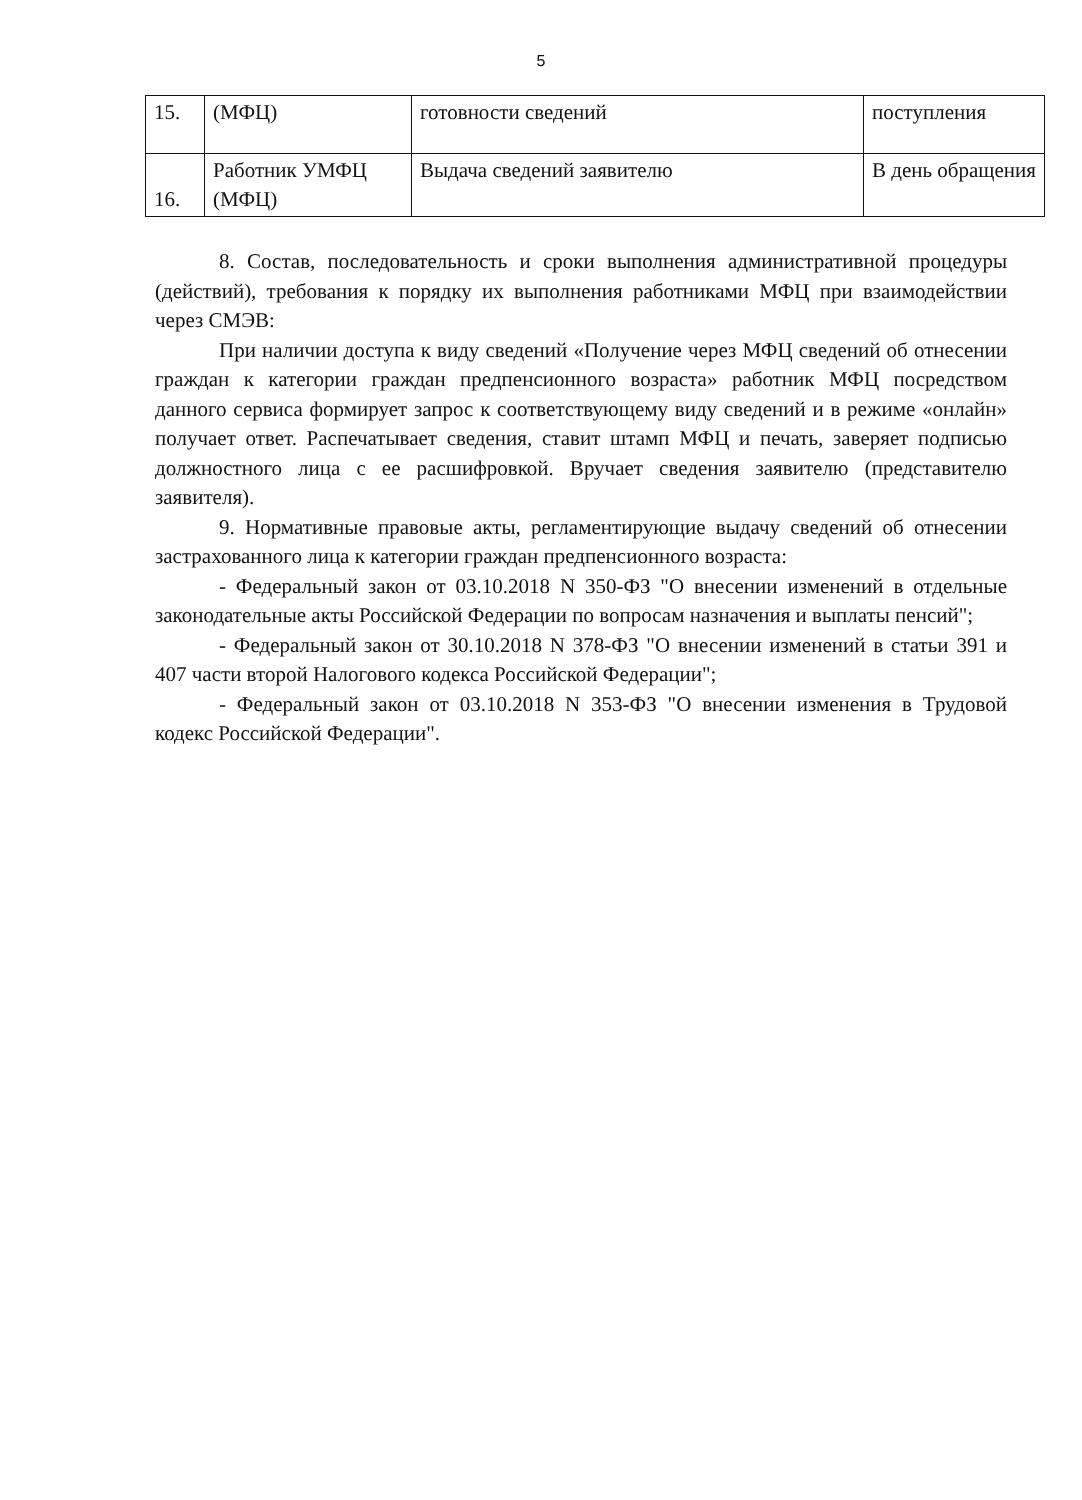5
| 15. | (МФЦ) | готовности сведений | поступления |
| 16. | Работник УМФЦ (МФЦ) | Выдача сведений заявителю | В день обращения |
8. Состав, последовательность и сроки выполнения административной процедуры (действий), требования к порядку их выполнения работниками МФЦ при взаимодействии через СМЭВ:
При наличии доступа к виду сведений «Получение через МФЦ сведений об отнесении граждан к категории граждан предпенсионного возраста» работник МФЦ посредством данного сервиса формирует запрос к соответствующему виду сведений и в режиме «онлайн» получает ответ. Распечатывает сведения, ставит штамп МФЦ и печать, заверяет подписью должностного лица с ее расшифровкой. Вручает сведения заявителю (представителю заявителя).
9. Нормативные правовые акты, регламентирующие выдачу сведений об отнесении застрахованного лица к категории граждан предпенсионного возраста:
- Федеральный закон от 03.10.2018 N 350-ФЗ "О внесении изменений в отдельные законодательные акты Российской Федерации по вопросам назначения и выплаты пенсий";
- Федеральный закон от 30.10.2018 N 378-ФЗ "О внесении изменений в статьи 391 и 407 части второй Налогового кодекса Российской Федерации";
- Федеральный закон от 03.10.2018 N 353-ФЗ "О внесении изменения в Трудовой кодекс Российской Федерации".